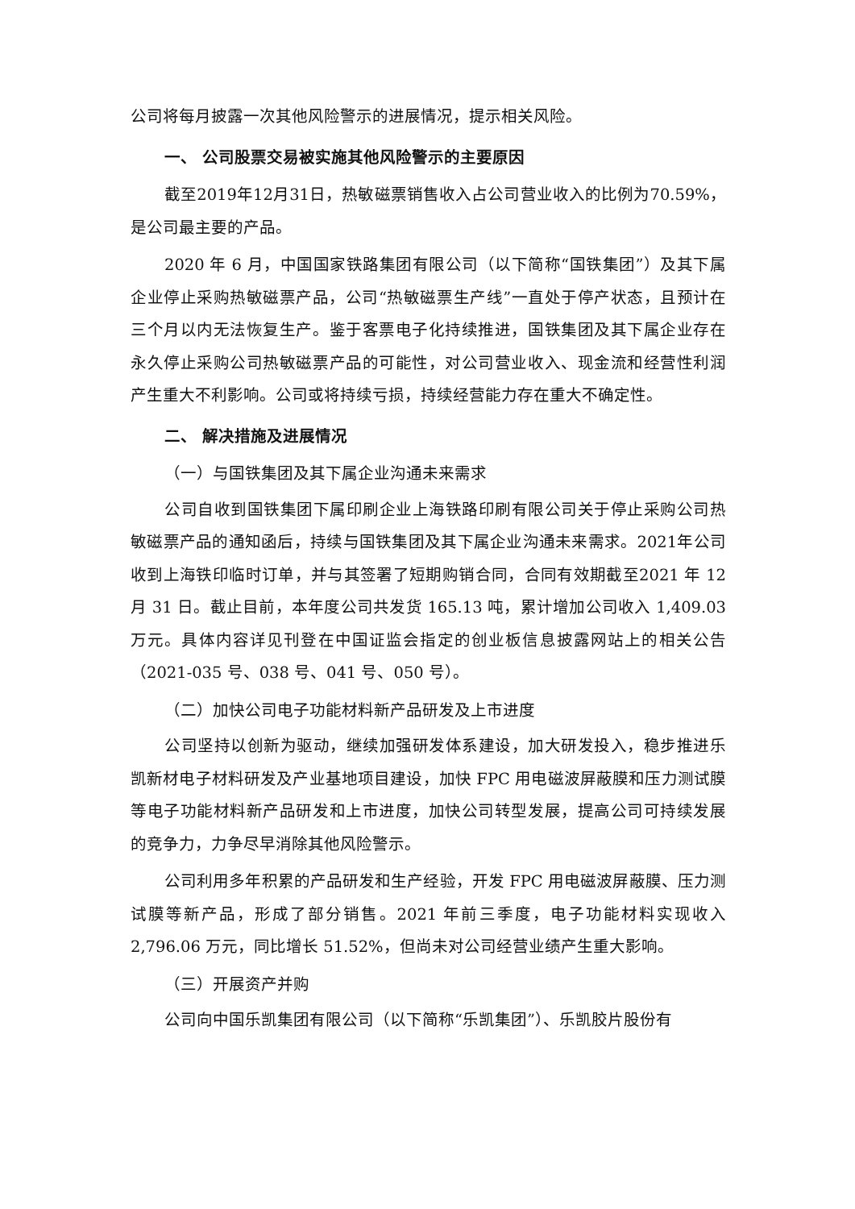公司将每月披露一次其他风险警示的进展情况，提示相关风险。
一、 公司股票交易被实施其他风险警示的主要原因
截至2019年12月31日，热敏磁票销售收入占公司营业收入的比例为70.59%，是公司最主要的产品。
2020 年 6 月，中国国家铁路集团有限公司（以下简称“国铁集团”）及其下属企业停止采购热敏磁票产品，公司“热敏磁票生产线”一直处于停产状态，且预计在三个月以内无法恢复生产。鉴于客票电子化持续推进，国铁集团及其下属企业存在永久停止采购公司热敏磁票产品的可能性，对公司营业收入、现金流和经营性利润产生重大不利影响。公司或将持续亏损，持续经营能力存在重大不确定性。
二、 解决措施及进展情况
（一）与国铁集团及其下属企业沟通未来需求
公司自收到国铁集团下属印刷企业上海铁路印刷有限公司关于停止采购公司热敏磁票产品的通知函后，持续与国铁集团及其下属企业沟通未来需求。2021年公司收到上海铁印临时订单，并与其签署了短期购销合同，合同有效期截至2021 年 12 月 31 日。截止目前，本年度公司共发货 165.13 吨，累计增加公司收入 1,409.03 万元。具体内容详见刊登在中国证监会指定的创业板信息披露网站上的相关公告（2021-035 号、038 号、041 号、050 号）。
（二）加快公司电子功能材料新产品研发及上市进度
公司坚持以创新为驱动，继续加强研发体系建设，加大研发投入，稳步推进乐凯新材电子材料研发及产业基地项目建设，加快 FPC 用电磁波屏蔽膜和压力测试膜等电子功能材料新产品研发和上市进度，加快公司转型发展，提高公司可持续发展的竞争力，力争尽早消除其他风险警示。
公司利用多年积累的产品研发和生产经验，开发 FPC 用电磁波屏蔽膜、压力测试膜等新产品，形成了部分销售。2021 年前三季度，电子功能材料实现收入 2,796.06 万元，同比增长 51.52%，但尚未对公司经营业绩产生重大影响。
（三）开展资产并购
公司向中国乐凯集团有限公司（以下简称“乐凯集团”）、乐凯胶片股份有